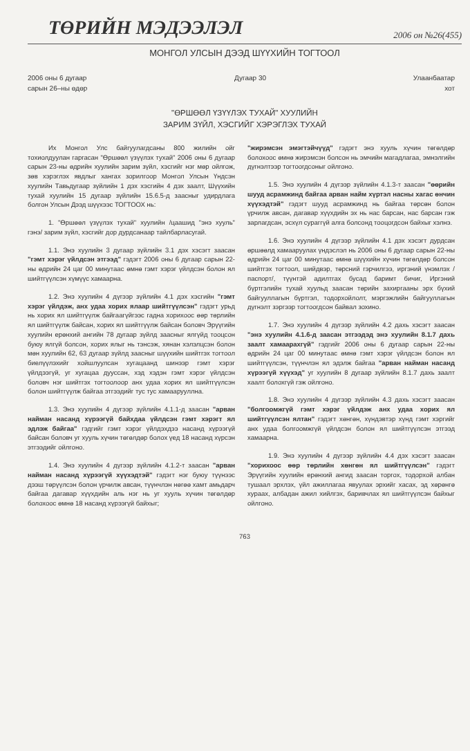ТӨРИЙН МЭДЭЭЛЭЛ 2006 он №26(455)
МОНГОЛ УЛСЫН ДЭЭД ШҮҮХИЙН ТОГТООЛ
2006 оны 6 дугаар
сарын 26–ны өдөр
Дугаар 30 Улаанбаатар
хот
"ӨРШӨӨЛ ҮЗҮҮЛЭХ ТУХАЙ" ХУУЛИЙН
ЗАРИМ ЗҮЙЛ, ХЭСГИЙГ ХЭРЭГЛЭХ ТУХАЙ
Их Монгол Улс байгуулагдсаны 800 жилийн ойг тохиолдуулан гаргасан "Өршөөл үзүүлэх тухай" 2006 оны 6 дугаар сарын 23-ны өдрийн хуулийн зарим зүйл, хэсгийг нэг мөр ойлгож, зөв хэрэглэх явдлыг хангах зорилгоор Монгол Улсын Үндсэн хуулийн Тавьдугаар зүйлийн 1 дэх хэсгийн 4 дэх заалт, Шүүхийн тухай хуулийн 15 дугаар зүйлийн 15.6.5-д заасныг удирдлага болгон Улсын Дээд шүүхээс ТОГТООХ нь:
1. "Өршөөл үзүүлэх тухай" хуулийн /цаашид "энэ хууль" гэнэ/ зарим зүйл, хэсгийг дор дурдсанаар тайлбарласугай.
1.1. Энэ хуулийн 3 дугаар зүйлийн 3.1 дэх хэсэгт заасан "гэмт хэрэг үйлдсэн этгээд" гэдэгт 2006 оны 6 дугаар сарын 22-ны өдрийн 24 цаг 00 минутаас өмнө гэмт хэрэг үйлдсэн болон ял шийтгүүлсэн хүмүүс хамаарна.
1.2. Энэ хуулийн 4 дүгээр зүйлийн 4.1 дэх хэсгийн "гэмт хэрэг үйлдэж, анх удаа хорих ялаар шийтгүүлсэн" гэдэгт урьд нь хорих ял шийтгүүлж байгаагүйгээс гадна хорихоос өөр төрлийн ял шийтгүүлж байсан, хорих ял шийтгүүлж байсан боловч Эрүүгийн хуулийн ерөнхий ангийн 78 дугаар зүйлд заасныг ялгүйд тооцсон буюу ялгүй болсон, хорих ялыг нь тэнсэж, хянан хэлэлцсэн болон мөн хуулийн 62, 63 дугаар зүйлд заасныг шүүхийн шийтгэх тогтоол биелүүлэхийг хойшлуулсан хугацаанд шинээр гэмт хэрэг үйлдээгүй, уг хугацаа дууссан, хэд хэдэн гэмт хэрэг үйлдсэн боловч нэг шийтгэх тогтоолоор анх удаа хорих ял шийтгүүлсэн болон шийтгүүлж байгаа этгээдийг тус тус хамаарууллна.
1.3. Энэ хуулийн 4 дүгээр зүйлийн 4.1.1-д заасан "арван найман насанд хүрээгүй байхдаа үйлдсэн гэмт хэрэгт ял эдлэж байгаа" гэдгийг гэмт хэрэг үйлдэхдээ насанд хүрээгүй байсан боловч уг хууль хүчин төгөлдөр болох үед 18 насанд хүрсэн этгээдийг ойлгоно.
1.4. Энэ хуулийн 4 дүгээр зүйлийн 4.1.2-т заасан "арван найман насанд хүрээгүй хүүхэдтэй" гэдэгт нэг буюу түүнээс дээш төрүүлсэн болон үрчилж авсан, түүнчлэн нөгөө хамт амьдарч байгаа дагавар хүүхдийн аль нэг нь уг хууль хүчин төгөлдөр болохоос өмнө 18 насанд хүрээгүй байхыг;
"жирэмсэн эмэгтэйчүүд" гэдэгт энэ хууль хүчин төгөлдөр болохоос өмнө жирэмсэн болсон нь эмчийн магадлагаа, эмнэлгийн дүгнэлтээр тогтоогдсоныг ойлгоно.
1.5. Энэ хуулийн 4 дүгээр зүйлийн 4.1.3-т заасан "өөрийн шууд асрамжинд байгаа арван найм хүртэл насны хагас өнчин хүүхэдтэй" гэдэгт шууд асрамжинд нь байгаа төрсөн болон үрчилж авсан, дагавар хүүхдийн эх нь нас барсан, нас барсан гэж зарлагдсан, эсхүл сураггүй алга болсонд тооцогдсон байхыг хэлнэ.
1.6. Энэ хуулийн 4 дүгээр зүйлийн 4.1 дэх хэсэгт дурдсан өршөөлд хамааруулах үндэслэл нь 2006 оны 6 дугаар сарын 22-ны өдрийн 24 цаг 00 минутаас өмнө шүүхийн хүчин төгөлдөр болсон шийтгэх тогтоол, шийдвэр, төрсний гэрчилгээ, иргэний үнэмлэх /паспорт/, түүнтэй адилтгах бусад баримт бичиг, Иргэний бүртгэлийн тухай хуульд заасан төрийн захиргааны эрх бүхий байгууллагын бүртгэл, тодорхойлолт, мэргэжлийн байгууллагын дүгнэлт зэргээр тогтоогдсон байвал зохино.
1.7. Энэ хуулийн 4 дүгээр зүйлийн 4.2 дахь хэсэгт заасан "энэ хуулийн 4.1.6-д заасан этгээдэд энэ хуулийн 8.1.7 дахь заалт хамаарахгүй" гэдгийг 2006 оны 6 дугаар сарын 22-ны өдрийн 24 цаг 00 минутаас өмнө гэмт хэрэг үйлдсэн болон ял шийтгүүлсэн, түүнчлэн ял эдэлж байгаа "арван найман насанд хүрээгүй хүүхэд" уг хуулийн 8 дугаар зүйлийн 8.1.7 дахь заалт хаалт болохгүй гэж ойлгоно.
1.8. Энэ хуулийн 4 дүгээр зүйлийн 4.3 дахь хэсэгт заасан "болгоомжгүй гэмт хэрэг үйлдэж анх удаа хорих ял шийтгүүлсэн ялтан" гэдэгт хөнгөн, хүндэвтэр хүнд гэмт хэргийг анх удаа болгоомжгүй үйлдсэн болон ял шийтгүүлсэн этгээд хамаарна.
1.9. Энэ хуулийн 4 дүгээр зүйлийн 4.4 дэх хэсэгт заасан "хорихоос өөр төрлийн хөнгөн ял шийтгүүлсэн" гэдэгт Эрүүгийн хуулийн ерөнхий ангид заасан торгох, тодорхой албан тушаал эрхлэх, үйл ажиллагаа явуулах эрхийг хасах, эд хөрөнгө хураах, албадан ажил хийлгэх, баривчлах ял шийтгүүлсэн байхыг ойлгоно.
763